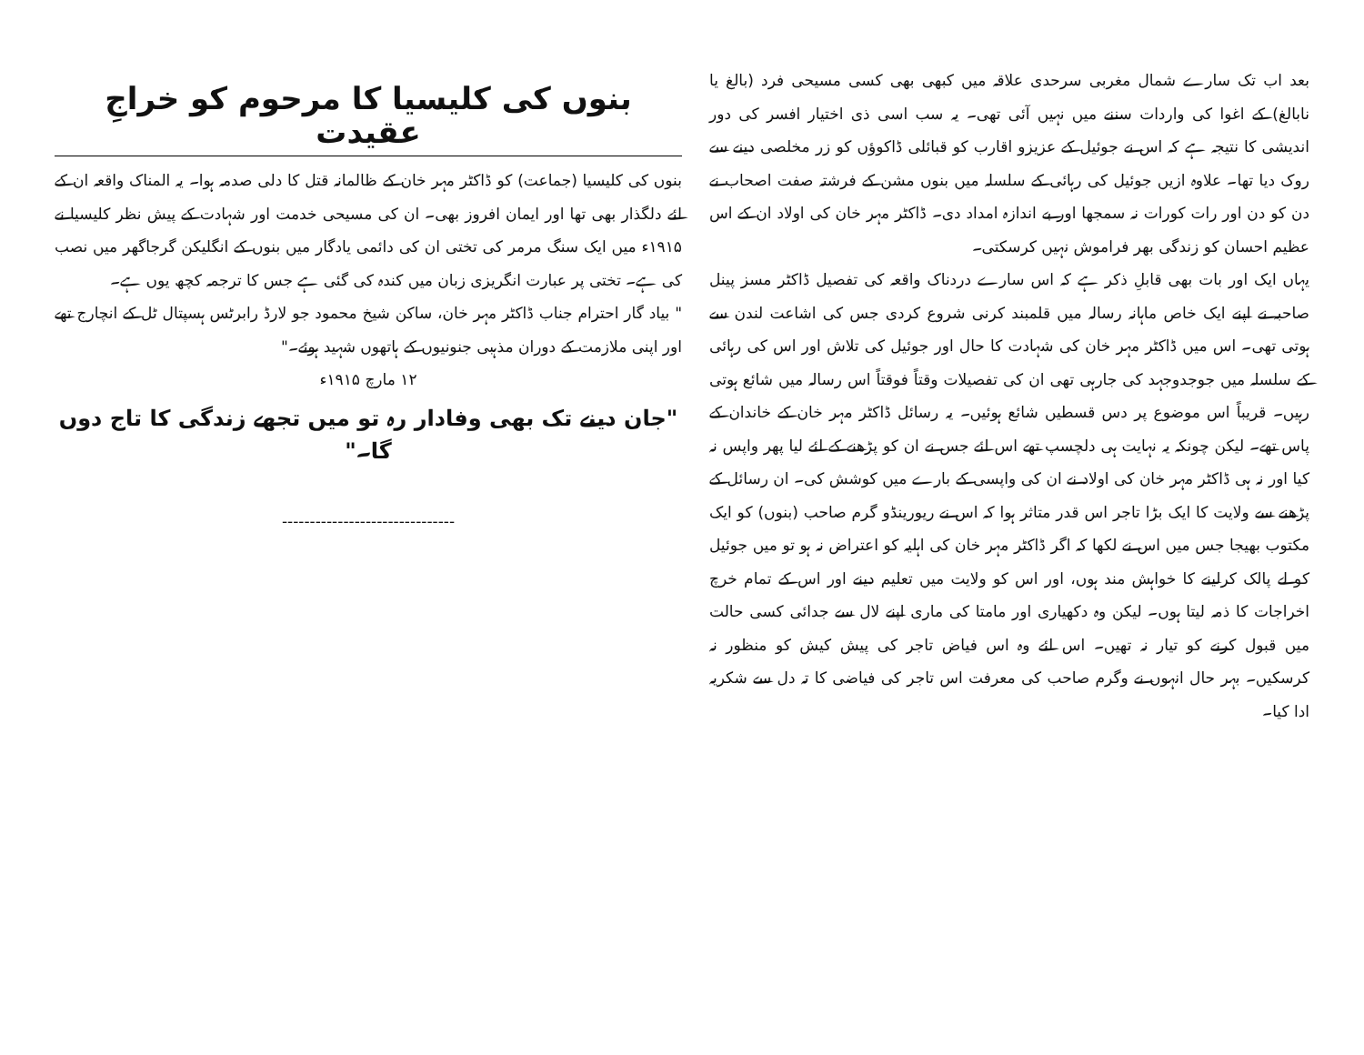بعد اب تک سارے شمال مغربی سرحدی علاقہ میں کبھی بھی کسی مسیحی فرد (بالغ یا نابالغ) کے اغوا کی واردات سننے میں نہیں آئی تھی۔ یہ سب اسی ذی اختیار افسر کی دور اندیشی کا نتیجہ ہے کہ اس نے جوئیل کے عزیزو اقارب کو قبائلی ڈاکوؤں کو زر مخلصی دینے سے روک دیا تھا۔ علاوہ ازیں جوئیل کی رہائی کے سلسلہ میں بنوں مشن کے فرشتہ صفت اصحاب نے دن کو دن اور رات کورات نہ سمجھا اور بے اندازہ امداد دی۔ ڈاکٹر مہر خان کی اولاد ان کے اس عظیم احسان کو زندگی بھر فراموش نہیں کرسکتی۔
یہاں ایک اور بات بھی قابلِ ذکر ہے کہ اس سارے دردناک واقعہ کی تفصیل ڈاکٹر مسز پینل صاحبہ نے اپنے ایک خاص ماہانہ رسالہ میں قلمبند کرنی شروع کردی جس کی اشاعت لندن سے ہوتی تھی۔ اس میں ڈاکٹر مہر خان کی شہادت کا حال اور جوئیل کی تلاش اور اس کی رہائی کے سلسلہ میں جوجدوجہد کی جارہی تھی ان کی تفصیلات وقتاً فوقتاً اس رسالہ میں شائع ہوتی رہیں۔ قریباً اس موضوع پر دس قسطیں شائع ہوئیں۔ یہ رسائل ڈاکٹر مہر خان کے خاندان کے پاس تھے۔ لیکن چونکہ یہ نہایت ہی دلچسپ تھے اس لئے جس نے ان کو پڑھنے کے لئے لیا پھر واپس نہ کیا اور نہ ہی ڈاکٹر مہر خان کی اولاد نے ان کی واپسی کے بارے میں کوشش کی۔ ان رسائل کے پڑھنے سے ولایت کا ایک بڑا تاجر اس قدر متاثر ہوا کہ اس نے ریورینڈو گرم صاحب (بنوں) کو ایک مکتوب بھیجا جس میں اس نے لکھا کہ اگر ڈاکٹر مہر خان کی اہلیہ کو اعتراض نہ ہو تو میں جوئیل کو لے پالک کرلینے کا خواہش مند ہوں، اور اس کو ولایت میں تعلیم دینے اور اس کے تمام خرچ اخراجات کا ذمہ لیتا ہوں۔ لیکن وہ دکھیاری اور مامتا کی ماری اپنے لال سے جدائی کسی حالت میں قبول کرنے کو تیار نہ تھیں۔ اس لئے وہ اس فیاض تاجر کی پیش کیش کو منظور نہ کرسکیں۔ بہر حال انہوں نے وگرم صاحب کی معرفت اس تاجر کی فیاضی کا تہ دل سے شکریہ ادا کیا۔
بنوں کی کلیسیا کا مرحوم کو خراجِ عقیدت
بنوں کی کلیسیا (جماعت) کو ڈاکٹر مہر خان کے ظالمانہ قتل کا دلی صدمہ ہوا۔ یہ المناک واقعہ ان کے لئے دلگذار بھی تھا اور ایمان افروز بھی۔ ان کی مسیحی خدمت اور شہادت کے پیش نظر کلیسیا نے ۱۹۱۵ء میں ایک سنگ مرمر کی تختی ان کی دائمی یادگار میں بنوں کے انگلیکن گرجاگھر میں نصب کی ہے۔ تختی پر عبارت انگریزی زبان میں کندہ کی گئی ہے جس کا ترجمہ کچھ یوں ہے۔
" بیاد گار احترام جناب ڈاکٹر مہر خان، ساکن شیخ محمود جو لارڈ رابرٹس ہسپتال ٹل کے انچارج تھے اور اپنی ملازمت کے دوران مذہبی جنونیوں کے ہاتھوں شہید ہوئے۔"
۱۲ مارچ ۱۹۱۵ء
"جان دینے تک بھی وفادار رہ تو میں تجھے زندگی کا تاج دوں گا۔"
-------------------------------